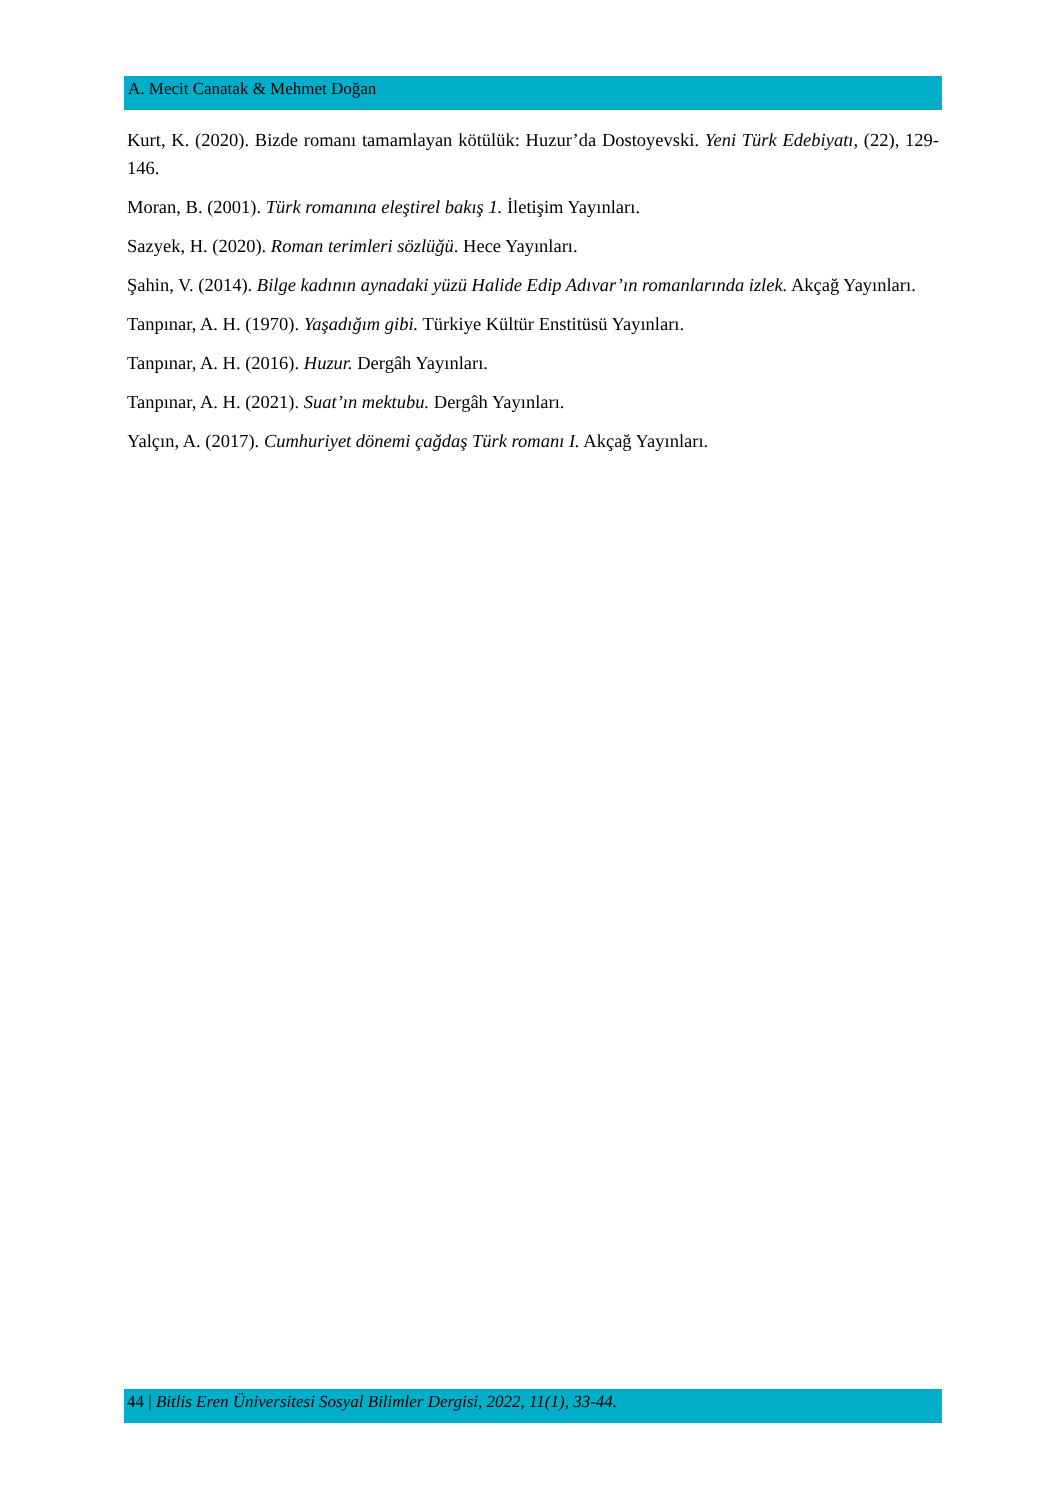A. Mecit Canatak & Mehmet Doğan
Kurt, K. (2020). Bizde romanı tamamlayan kötülük: Huzur’da Dostoyevski. Yeni Türk Edebiyatı, (22), 129-146.
Moran, B. (2001). Türk romanına eleştirel bakış 1. İletişim Yayınları.
Sazyek, H. (2020). Roman terimleri sözlüğü. Hece Yayınları.
Şahin, V. (2014). Bilge kadının aynadaki yüzü Halide Edip Adıvar’ın romanlarında izlek. Akçağ Yayınları.
Tanpınar, A. H. (1970). Yaşadığım gibi. Türkiye Kültür Enstitüsü Yayınları.
Tanpınar, A. H. (2016). Huzur. Dergâh Yayınları.
Tanpınar, A. H. (2021). Suat’ın mektubu. Dergâh Yayınları.
Yalçın, A. (2017). Cumhuriyet dönemi çağdaş Türk romanı I. Akçağ Yayınları.
44 | Bitlis Eren Üniversitesi Sosyal Bilimler Dergisi, 2022, 11(1), 33-44.